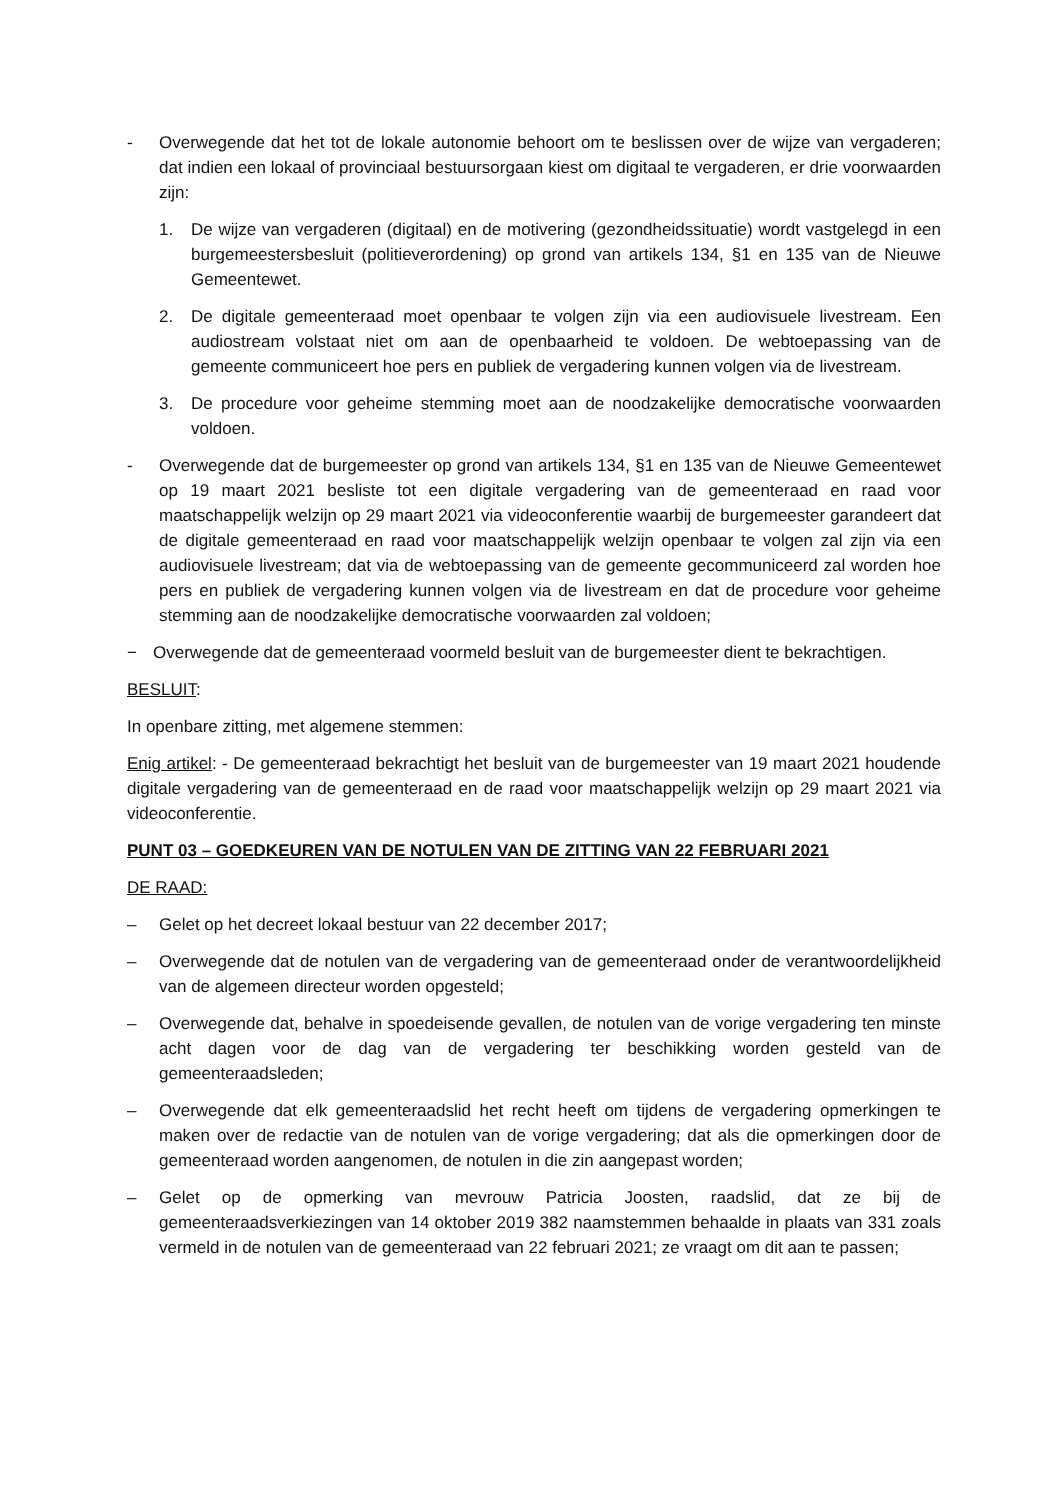- Overwegende dat het tot de lokale autonomie behoort om te beslissen over de wijze van vergaderen; dat indien een lokaal of provinciaal bestuursorgaan kiest om digitaal te vergaderen, er drie voorwaarden zijn:
1. De wijze van vergaderen (digitaal) en de motivering (gezondheidssituatie) wordt vastgelegd in een burgemeestersbesluit (politieverordening) op grond van artikels 134, §1 en 135 van de Nieuwe Gemeentewet.
2. De digitale gemeenteraad moet openbaar te volgen zijn via een audiovisuele livestream. Een audiostream volstaat niet om aan de openbaarheid te voldoen. De webtoepassing van de gemeente communiceert hoe pers en publiek de vergadering kunnen volgen via de livestream.
3. De procedure voor geheime stemming moet aan de noodzakelijke democratische voorwaarden voldoen.
- Overwegende dat de burgemeester op grond van artikels 134, §1 en 135 van de Nieuwe Gemeentewet op 19 maart 2021 besliste tot een digitale vergadering van de gemeenteraad en raad voor maatschappelijk welzijn op 29 maart 2021 via videoconferentie waarbij de burgemeester garandeert dat de digitale gemeenteraad en raad voor maatschappelijk welzijn openbaar te volgen zal zijn via een audiovisuele livestream; dat via de webtoepassing van de gemeente gecommuniceerd zal worden hoe pers en publiek de vergadering kunnen volgen via de livestream en dat de procedure voor geheime stemming aan de noodzakelijke democratische voorwaarden zal voldoen;
− Overwegende dat de gemeenteraad voormeld besluit van de burgemeester dient te bekrachtigen.
BESLUIT:
In openbare zitting, met algemene stemmen:
Enig artikel: - De gemeenteraad bekrachtigt het besluit van de burgemeester van 19 maart 2021 houdende digitale vergadering van de gemeenteraad en de raad voor maatschappelijk welzijn op 29 maart 2021 via videoconferentie.
PUNT 03 – GOEDKEUREN VAN DE NOTULEN VAN DE ZITTING VAN 22 FEBRUARI 2021
DE RAAD:
– Gelet op het decreet lokaal bestuur van 22 december 2017;
– Overwegende dat de notulen van de vergadering van de gemeenteraad onder de verantwoordelijkheid van de algemeen directeur worden opgesteld;
– Overwegende dat, behalve in spoedeisende gevallen, de notulen van de vorige vergadering ten minste acht dagen voor de dag van de vergadering ter beschikking worden gesteld van de gemeenteraadsleden;
– Overwegende dat elk gemeenteraadslid het recht heeft om tijdens de vergadering opmerkingen te maken over de redactie van de notulen van de vorige vergadering; dat als die opmerkingen door de gemeenteraad worden aangenomen, de notulen in die zin aangepast worden;
– Gelet op de opmerking van mevrouw Patricia Joosten, raadslid, dat ze bij de gemeenteraadsverkiezingen van 14 oktober 2019 382 naamstemmen behaalde in plaats van 331 zoals vermeld in de notulen van de gemeenteraad van 22 februari 2021; ze vraagt om dit aan te passen;